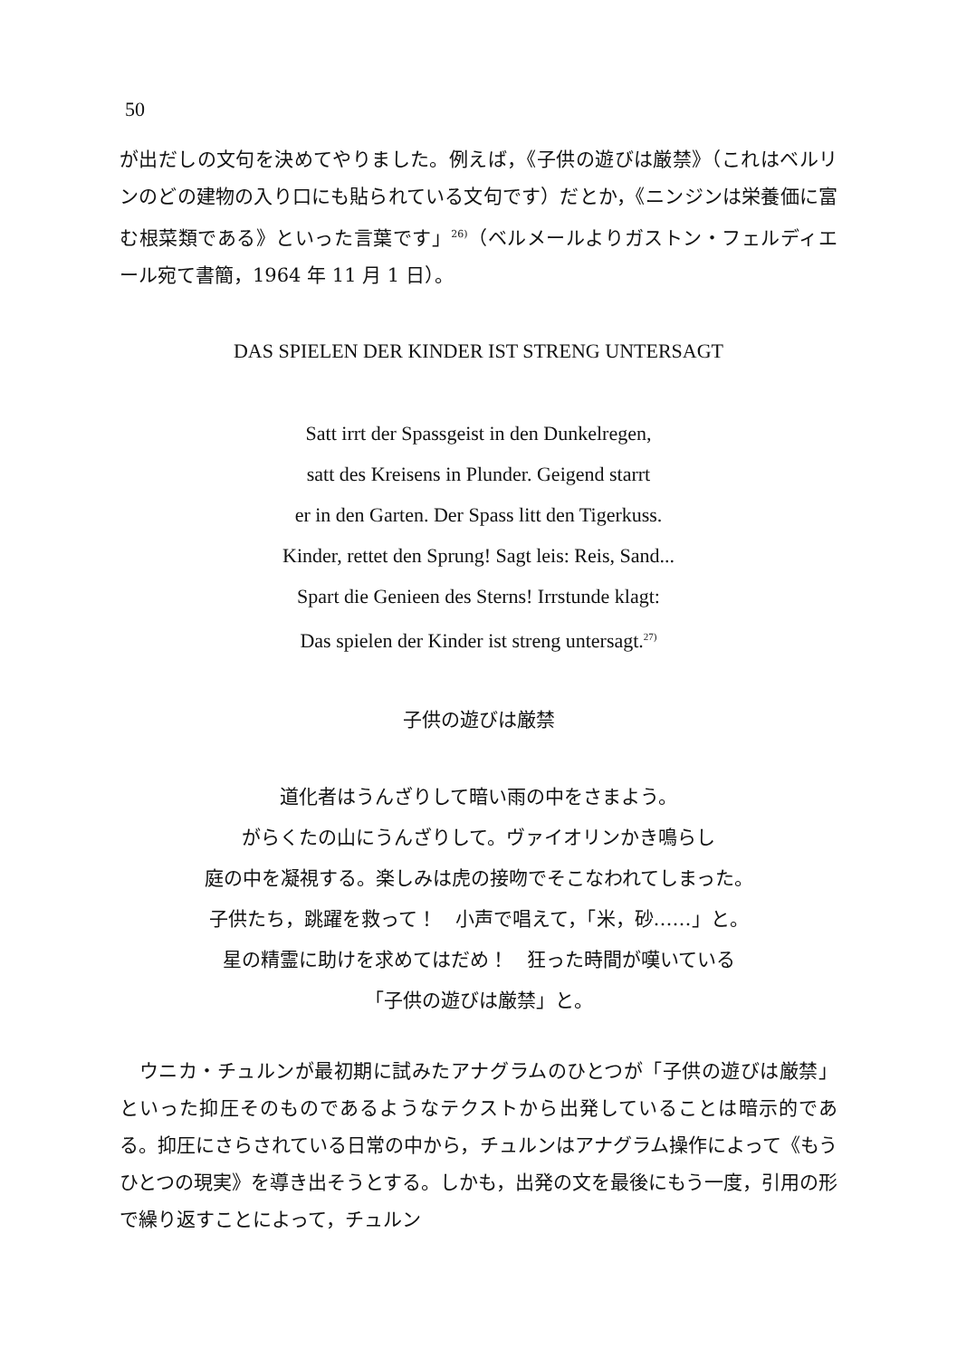50
が出だしの文句を決めてやりました。例えば，《子供の遊びは厳禁》（これはベルリンのどの建物の入り口にも貼られている文句です）だとか，《ニンジンは栄養価に富む根菜類である》といった言葉です」<sup>26)</sup>（ベルメールよりガストン・フェルディエール宛て書簡，1964 年 11 月 1 日）。
DAS SPIELEN DER KINDER IST STRENG UNTERSAGT
Satt irrt der Spassgeist in den Dunkelregen,
satt des Kreisens in Plunder. Geigend starrt
er in den Garten. Der Spass litt den Tigerkuss.
Kinder, rettet den Sprung! Sagt leis: Reis, Sand...
Spart die Genieen des Sterns! Irrstunde klagt:
Das spielen der Kinder ist streng untersagt.<sup>27)</sup>
子供の遊びは厳禁
道化者はうんざりして暗い雨の中をさまよう。
がらくたの山にうんざりして。ヴァイオリンかき鳴らし
庭の中を凝視する。楽しみは虎の接吻でそこなわれてしまった。
子供たち，跳躍を救って！　小声で唱えて，「米，砂……」と。
星の精霊に助けを求めてはだめ！　狂った時間が嘆いている
「子供の遊びは厳禁」と。
　ウニカ・チュルンが最初期に試みたアナグラムのひとつが「子供の遊びは厳禁」といった抑圧そのものであるようなテクストから出発していることは暗示的である。抑圧にさらされている日常の中から，チュルンはアナグラム操作によって《もうひとつの現実》を導き出そうとする。しかも，出発の文を最後にもう一度，引用の形で繰り返すことによって，チュルン